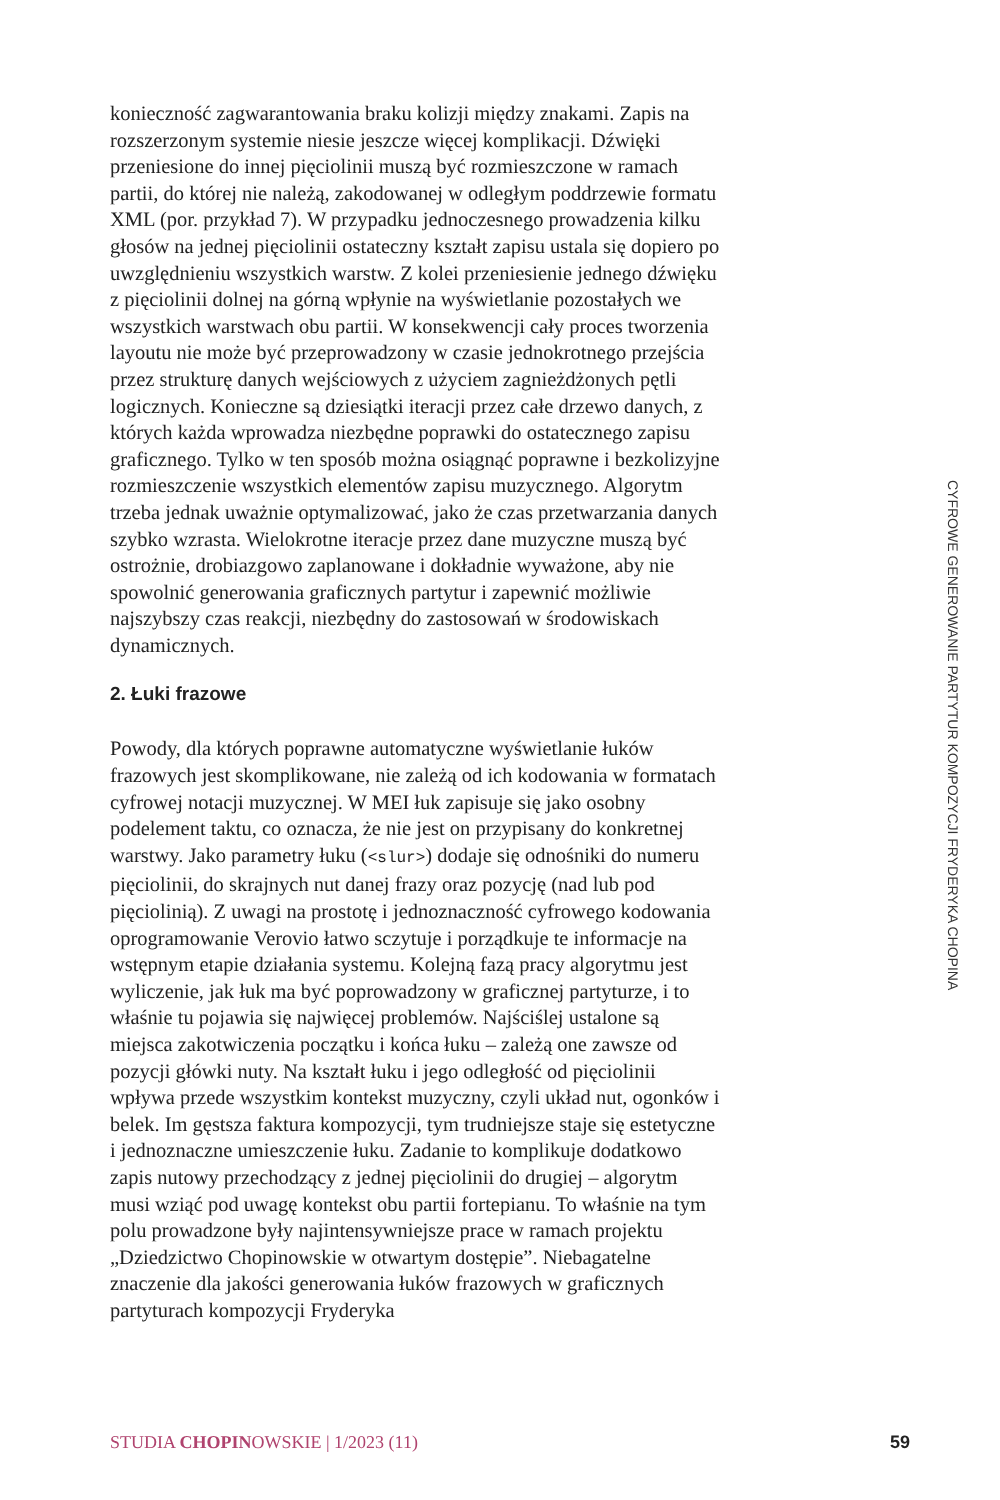konieczność zagwarantowania braku kolizji między znakami. Zapis na rozszerzonym systemie niesie jeszcze więcej komplikacji. Dźwięki przeniesione do innej pięciolinii muszą być rozmieszczone w ramach partii, do której nie należą, zakodowanej w odległym poddrzewie formatu XML (por. przykład 7). W przypadku jednoczesnego prowadzenia kilku głosów na jednej pięciolinii ostateczny kształt zapisu ustala się dopiero po uwzględnieniu wszystkich warstw. Z kolei przeniesienie jednego dźwięku z pięciolinii dolnej na górną wpłynie na wyświetlanie pozostałych we wszystkich warstwach obu partii. W konsekwencji cały proces tworzenia layoutu nie może być przeprowadzony w czasie jednokrotnego przejścia przez strukturę danych wejściowych z użyciem zagnieżdżonych pętli logicznych. Konieczne są dziesiątki iteracji przez całe drzewo danych, z których każda wprowadza niezbędne poprawki do ostatecznego zapisu graficznego. Tylko w ten sposób można osiągnąć poprawne i bezkolizyjne rozmieszczenie wszystkich elementów zapisu muzycznego. Algorytm trzeba jednak uważnie optymalizować, jako że czas przetwarzania danych szybko wzrasta. Wielokrotne iteracje przez dane muzyczne muszą być ostrożnie, drobiazgowo zaplanowane i dokładnie wyważone, aby nie spowolnić generowania graficznych partytur i zapewnić możliwie najszybszy czas reakcji, niezbędny do zastosowań w środowiskach dynamicznych.
2. Łuki frazowe
Powody, dla których poprawne automatyczne wyświetlanie łuków frazowych jest skomplikowane, nie zależą od ich kodowania w formatach cyfrowej notacji muzycznej. W MEI łuk zapisuje się jako osobny podelement taktu, co oznacza, że nie jest on przypisany do konkretnej warstwy. Jako parametry łuku (<slur>) dodaje się odnośniki do numeru pięciolinii, do skrajnych nut danej frazy oraz pozycję (nad lub pod pięciolinią). Z uwagi na prostotę i jednoznaczność cyfrowego kodowania oprogramowanie Verovio łatwo sczytuje i porządkuje te informacje na wstępnym etapie działania systemu. Kolejną fazą pracy algorytmu jest wyliczenie, jak łuk ma być poprowadzony w graficznej partyturze, i to właśnie tu pojawia się najwięcej problemów. Najściślej ustalone są miejsca zakotwiczenia początku i końca łuku – zależą one zawsze od pozycji główki nuty. Na kształt łuku i jego odległość od pięciolinii wpływa przede wszystkim kontekst muzyczny, czyli układ nut, ogonków i belek. Im gęstsza faktura kompozycji, tym trudniejsze staje się estetyczne i jednoznaczne umieszczenie łuku. Zadanie to komplikuje dodatkowo zapis nutowy przechodzący z jednej pięciolinii do drugiej – algorytm musi wziąć pod uwagę kontekst obu partii fortepianu. To właśnie na tym polu prowadzone były najintensywniejsze prace w ramach projektu „Dziedzictwo Chopinowskie w otwartym dostępie”. Niebagatelne znaczenie dla jakości generowania łuków frazowych w graficznych partyturach kompozycji Fryderyka
CYFROWE GENEROWANIE PARTYTUR KOMPOZYCJI FRYDERYKA CHOPINA
STUDIA CHOPINOWSKIE | 1/2023 (11) 59